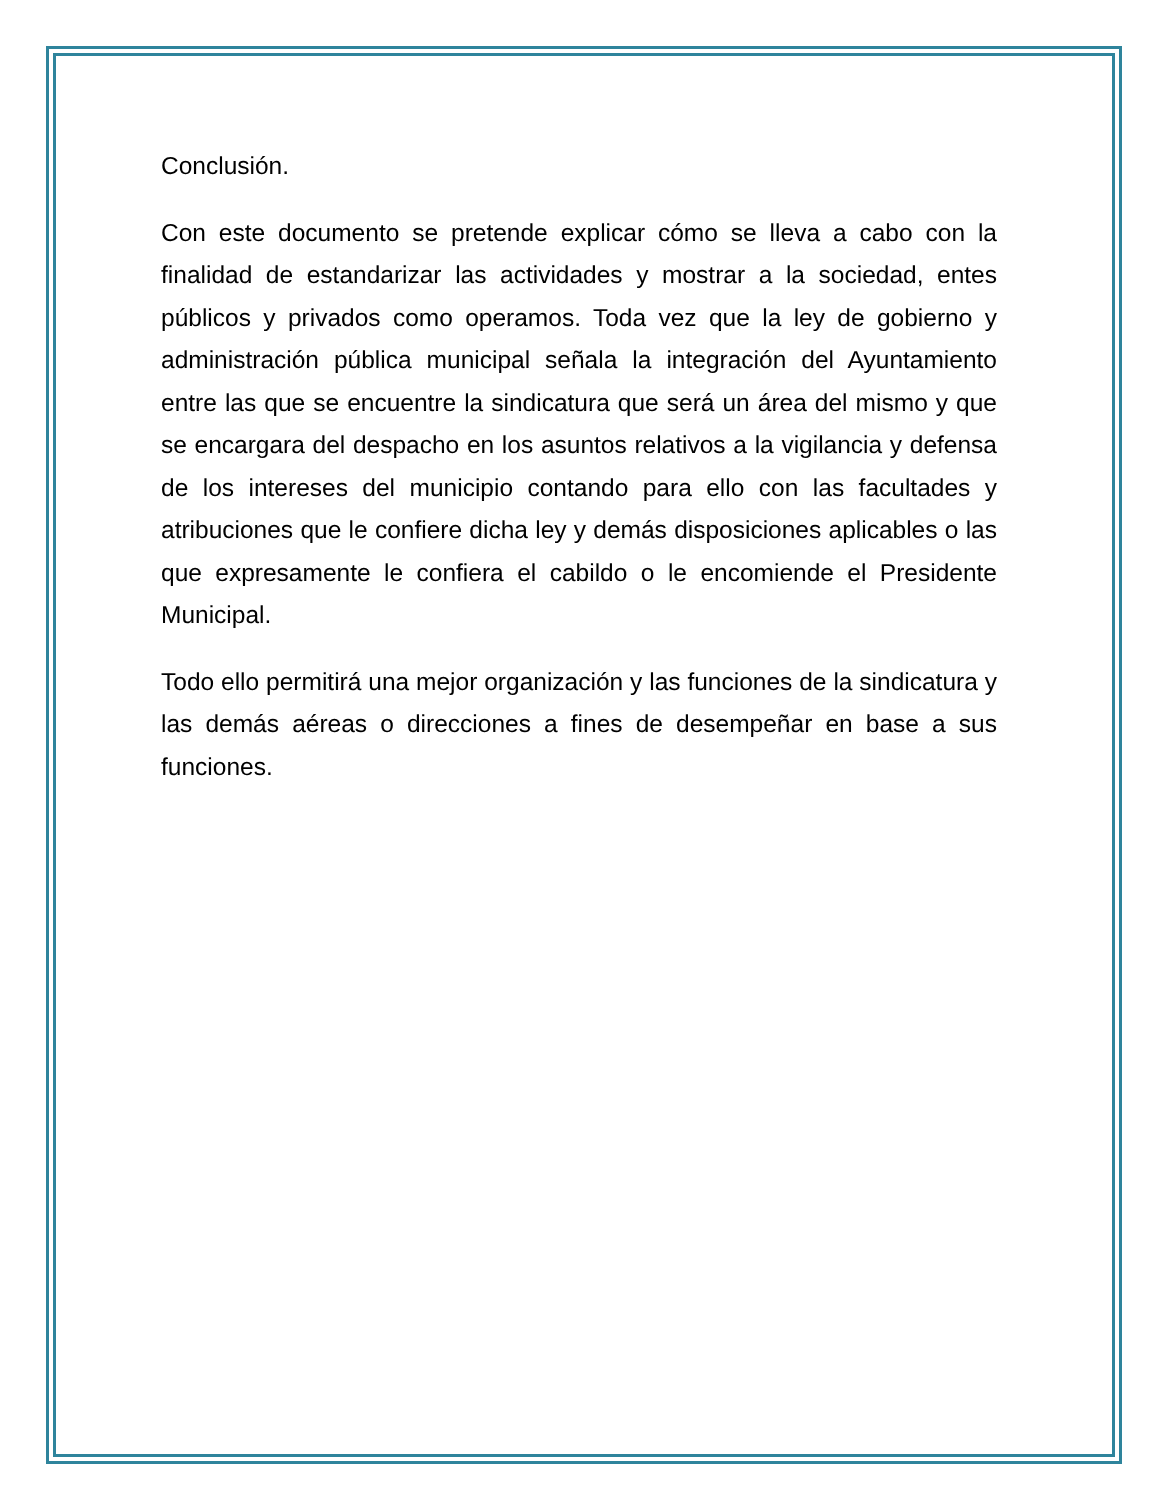Conclusión.
Con este documento se pretende explicar cómo se lleva a cabo con la finalidad de estandarizar las actividades y mostrar a la sociedad, entes públicos y privados como operamos. Toda vez que la ley de gobierno y administración pública municipal señala la integración del Ayuntamiento entre las que se encuentre la sindicatura que será un área del mismo y que se encargara del despacho en los asuntos relativos a la vigilancia y defensa de los intereses del municipio contando para ello con las facultades y atribuciones que le confiere dicha ley y demás disposiciones aplicables o las que expresamente le confiera el cabildo o le encomiende el Presidente Municipal.
Todo ello permitirá una mejor organización y las funciones de la sindicatura y las demás aéreas o direcciones a fines de desempeñar en base a sus funciones.